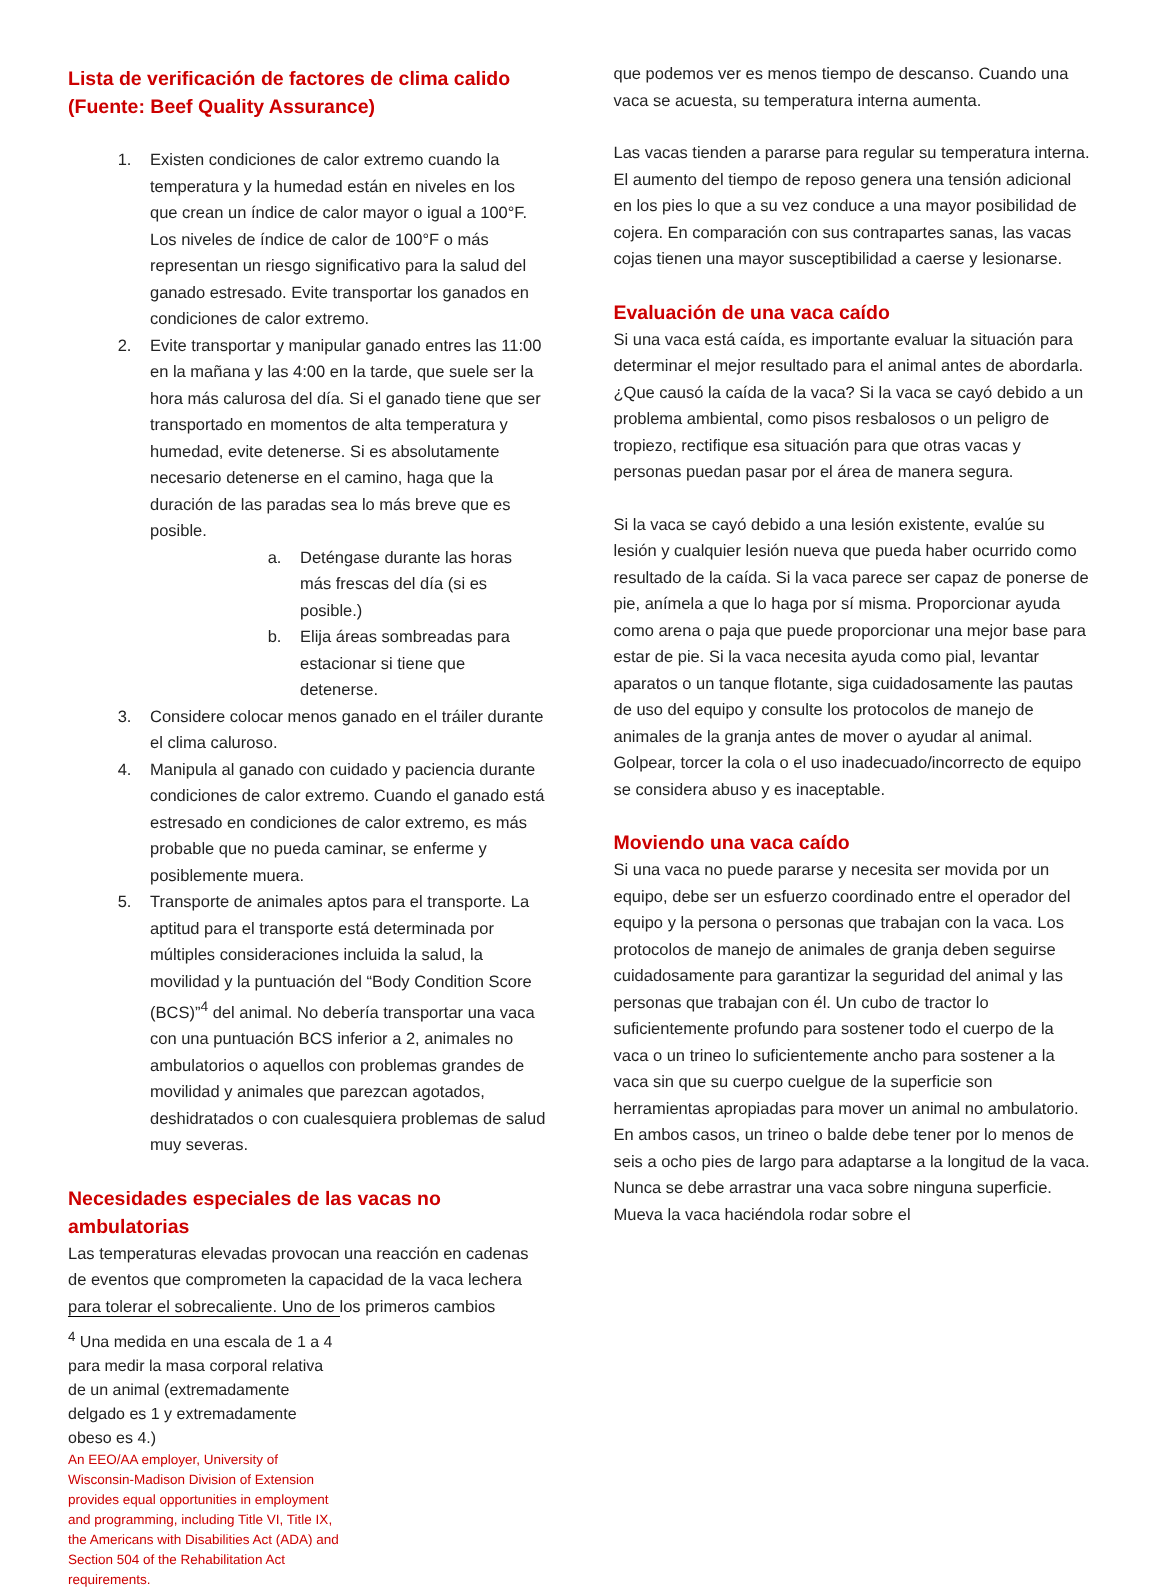Lista de verificación de factores de clima calido (Fuente: Beef Quality Assurance)
1. Existen condiciones de calor extremo cuando la temperatura y la humedad están en niveles en los que crean un índice de calor mayor o igual a 100°F. Los niveles de índice de calor de 100°F o más representan un riesgo significativo para la salud del ganado estresado. Evite transportar los ganados en condiciones de calor extremo.
2. Evite transportar y manipular ganado entres las 11:00 en la mañana y las 4:00 en la tarde, que suele ser la hora más calurosa del día. Si el ganado tiene que ser transportado en momentos de alta temperatura y humedad, evite detenerse. Si es absolutamente necesario detenerse en el camino, haga que la duración de las paradas sea lo más breve que es posible.
a. Deténgase durante las horas más frescas del día (si es posible.)
b. Elija áreas sombreadas para estacionar si tiene que detenerse.
3. Considere colocar menos ganado en el tráiler durante el clima caluroso.
4. Manipula al ganado con cuidado y paciencia durante condiciones de calor extremo. Cuando el ganado está estresado en condiciones de calor extremo, es más probable que no pueda caminar, se enferme y posiblemente muera.
5. Transporte de animales aptos para el transporte. La aptitud para el transporte está determinada por múltiples consideraciones incluida la salud, la movilidad y la puntuación del “Body Condition Score (BCS)”<sup>4</sup> del animal. No debería transportar una vaca con una puntuación BCS inferior a 2, animales no ambulatorios o aquellos con problemas grandes de movilidad y animales que parezcan agotados, deshidratados o con cualesquiera problemas de salud muy severas.
Necesidades especiales de las vacas no ambulatorias
Las temperaturas elevadas provocan una reacción en cadenas de eventos que comprometen la capacidad de la vaca lechera para tolerar el sobrecaliente. Uno de los primeros cambios
que podemos ver es menos tiempo de descanso. Cuando una vaca se acuesta, su temperatura interna aumenta.
Las vacas tienden a pararse para regular su temperatura interna. El aumento del tiempo de reposo genera una tensión adicional en los pies lo que a su vez conduce a una mayor posibilidad de cojera. En comparación con sus contrapartes sanas, las vacas cojas tienen una mayor susceptibilidad a caerse y lesionarse.
Evaluación de una vaca caído
Si una vaca está caída, es importante evaluar la situación para determinar el mejor resultado para el animal antes de abordarla. ¿Que causó la caída de la vaca? Si la vaca se cayó debido a un problema ambiental, como pisos resbalosos o un peligro de tropiezo, rectifique esa situación para que otras vacas y personas puedan pasar por el área de manera segura.
Si la vaca se cayó debido a una lesión existente, evalúe su lesión y cualquier lesión nueva que pueda haber ocurrido como resultado de la caída. Si la vaca parece ser capaz de ponerse de pie, anímela a que lo haga por sí misma. Proporcionar ayuda como arena o paja que puede proporcionar una mejor base para estar de pie. Si la vaca necesita ayuda como pial, levantar aparatos o un tanque flotante, siga cuidadosamente las pautas de uso del equipo y consulte los protocolos de manejo de animales de la granja antes de mover o ayudar al animal. Golpear, torcer la cola o el uso inadecuado/incorrecto de equipo se considera abuso y es inaceptable.
Moviendo una vaca caído
Si una vaca no puede pararse y necesita ser movida por un equipo, debe ser un esfuerzo coordinado entre el operador del equipo y la persona o personas que trabajan con la vaca. Los protocolos de manejo de animales de granja deben seguirse cuidadosamente para garantizar la seguridad del animal y las personas que trabajan con él. Un cubo de tractor lo suficientemente profundo para sostener todo el cuerpo de la vaca o un trineo lo suficientemente ancho para sostener a la vaca sin que su cuerpo cuelgue de la superficie son herramientas apropiadas para mover un animal no ambulatorio. En ambos casos, un trineo o balde debe tener por lo menos de seis a ocho pies de largo para adaptarse a la longitud de la vaca. Nunca se debe arrastrar una vaca sobre ninguna superficie. Mueva la vaca haciéndola rodar sobre el
<sup>4</sup> Una medida en una escala de 1 a 4 para medir la masa corporal relativa de un animal (extremadamente delgado es 1 y extremadamente obeso es 4.)
An EEO/AA employer, University of Wisconsin-Madison Division of Extension provides equal opportunities in employment and programming, including Title VI, Title IX, the Americans with Disabilities Act (ADA) and Section 504 of the Rehabilitation Act requirements.